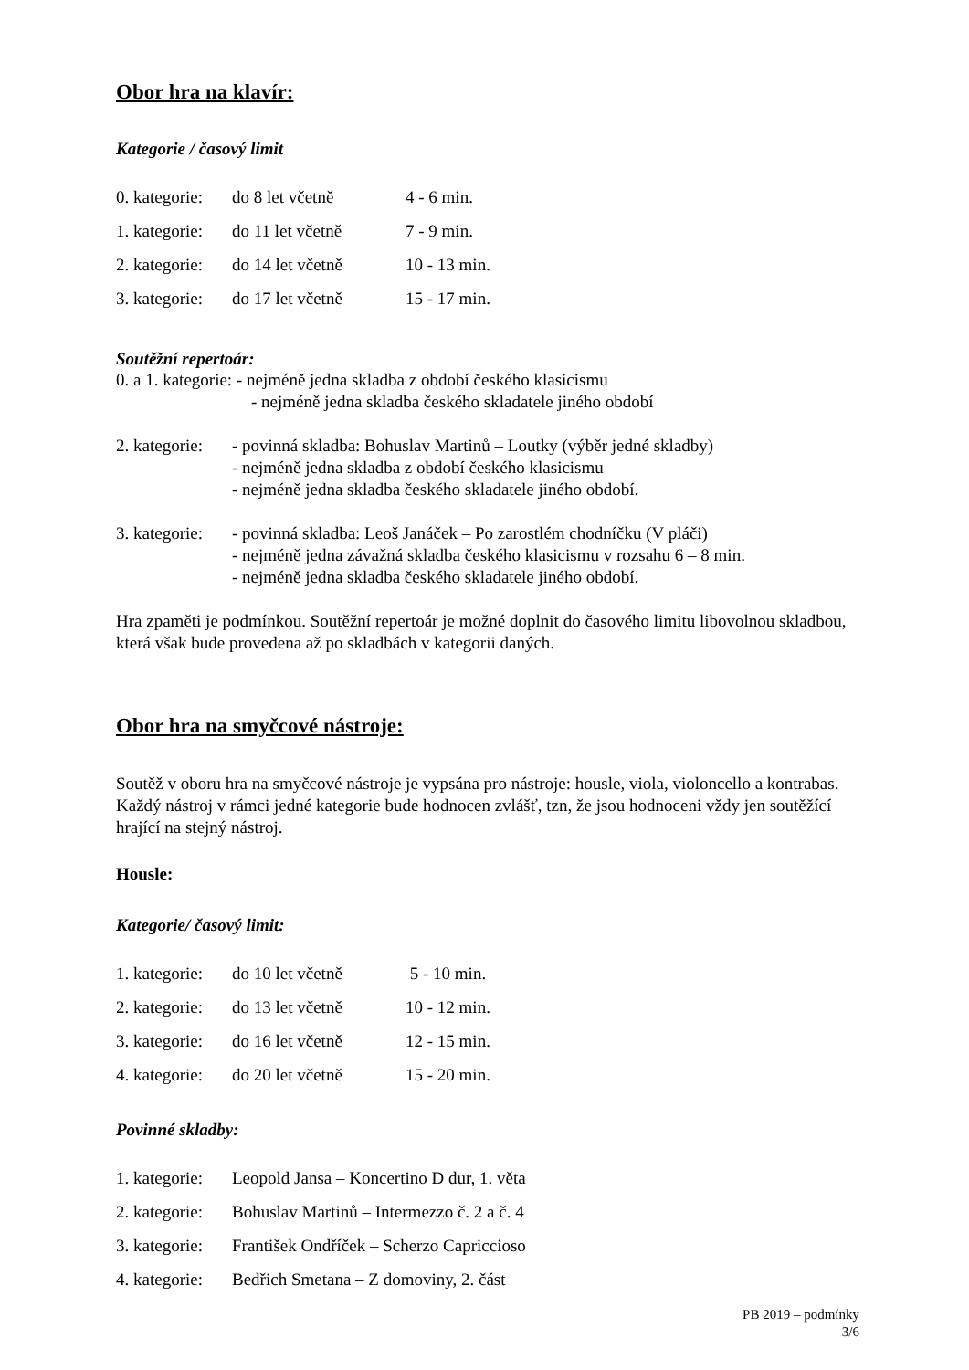Obor hra na klavír:
Kategorie / časový limit
0. kategorie: do 8 let včetně 4 - 6 min.
1. kategorie: do 11 let včetně 7 - 9 min.
2. kategorie: do 14 let včetně 10 - 13 min.
3. kategorie: do 17 let včetně 15 - 17 min.
Soutěžní repertoár:
0. a 1. kategorie: - nejméně jedna skladba z období českého klasicismu
- nejméně jedna skladba českého skladatele jiného období
2. kategorie:
- povinná skladba: Bohuslav Martinů – Loutky (výběr jedné skladby)
- nejméně jedna skladba z období českého klasicismu
- nejméně jedna skladba českého skladatele jiného období.
3. kategorie:
- povinná skladba: Leoš Janáček – Po zarostlém chodníčku (V pláči)
- nejméně jedna závažná skladba českého klasicismu v rozsahu 6 – 8 min.
- nejméně jedna skladba českého skladatele jiného období.
Hra zpaměti je podmínkou. Soutěžní repertoár je možné doplnit do časového limitu libovolnou skladbou, která však bude provedena až po skladbách v kategorii daných.
Obor hra na smyčcové nástroje:
Soutěž v oboru hra na smyčcové nástroje je vypsána pro nástroje: housle, viola, violoncello a kontrabas. Každý nástroj v rámci jedné kategorie bude hodnocen zvlášť, tzn, že jsou hodnoceni vždy jen soutěžící hrající na stejný nástroj.
Housle:
Kategorie/ časový limit:
1. kategorie: do 10 let včetně 5 - 10 min.
2. kategorie: do 13 let včetně 10 - 12 min.
3. kategorie: do 16 let včetně 12 - 15 min.
4. kategorie: do 20 let včetně 15 - 20 min.
Povinné skladby:
1. kategorie: Leopold Jansa – Koncertino D dur, 1. věta
2. kategorie: Bohuslav Martinů – Intermezzo č. 2 a č. 4
3. kategorie: František Ondříček – Scherzo Capriccioso
4. kategorie: Bedřich Smetana – Z domoviny, 2. část
PB 2019 – podmínky
3/6